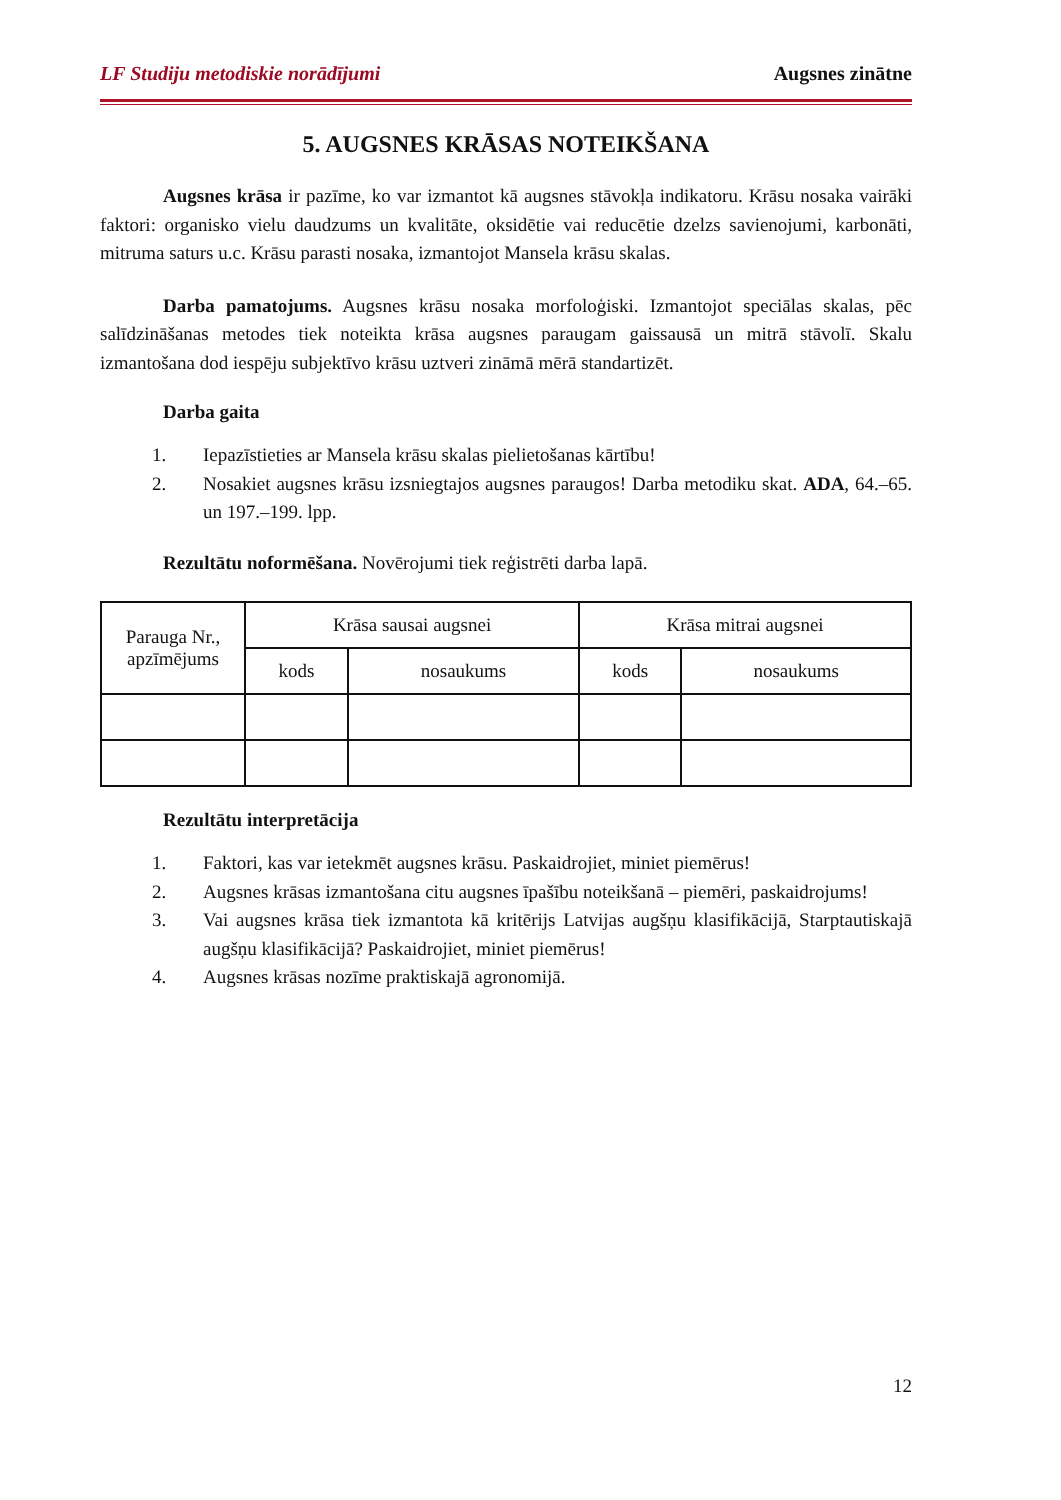LF Studiju metodiskie norādījumi Augsnes zinātne
5. AUGSNES KRĀSAS NOTEIKŠANA
Augsnes krāsa ir pazīme, ko var izmantot kā augsnes stāvokļa indikatoru. Krāsu nosaka vairāki faktori: organisko vielu daudzums un kvalitāte, oksidētie vai reducētie dzelzs savienojumi, karbonāti, mitruma saturs u.c. Krāsu parasti nosaka, izmantojot Mansela krāsu skalas.
Darba pamatojums. Augsnes krāsu nosaka morfoloģiski. Izmantojot speciālas skalas, pēc salīdzināšanas metodes tiek noteikta krāsa augsnes paraugam gaissausā un mitrā stāvolī. Skalu izmantošana dod iespēju subjektīvo krāsu uztveri zināmā mērā standartizēt.
Darba gaita
1. Iepazīstieties ar Mansela krāsu skalas pielietošanas kārtību!
2. Nosakiet augsnes krāsu izsniegtajos augsnes paraugos! Darba metodiku skat. ADA, 64.–65. un 197.–199. lpp.
Rezultātu noformēšana. Novērojumi tiek reģistrēti darba lapā.
| Parauga Nr., apzīmējums | Krāsa sausai augsnei | | Krāsa mitrai augsnei | |
| --- | --- | --- | --- | --- |
| | kods | nosaukums | kods | nosaukums |
Rezultātu interpretācija
1. Faktori, kas var ietekmēt augsnes krāsu. Paskaidrojiet, miniet piemērus!
2. Augsnes krāsas izmantošana citu augsnes īpašību noteikšanā – piemēri, paskaidrojums!
3. Vai augsnes krāsa tiek izmantota kā kritērijs Latvijas augšņu klasifikācijā, Starptautiskajā augšņu klasifikācijā? Paskaidrojiet, miniet piemērus!
4. Augsnes krāsas nozīme praktiskajā agronomijā.
12